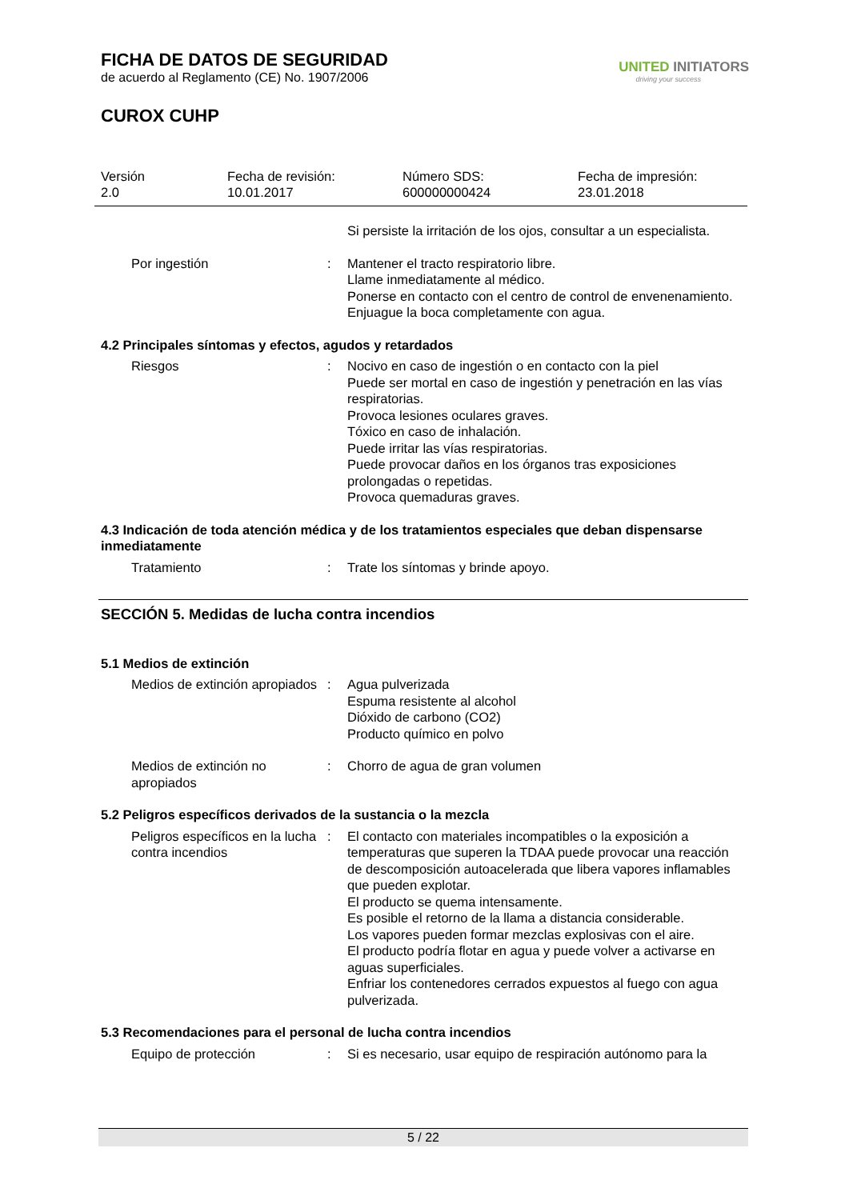FICHA DE DATOS DE SEGURIDAD
de acuerdo al Reglamento (CE) No. 1907/2006
CUROX CUHP
UNITED INITIATORS
driving your success
Versión
2.0
Fecha de revisión:
10.01.2017
Número SDS:
600000000424
Fecha de impresión:
23.01.2018
Si persiste la irritación de los ojos, consultar a un especialista.
Por ingestión : Mantener el tracto respiratorio libre.
Llame inmediatamente al médico.
Ponerse en contacto con el centro de control de envenenamiento.
Enjuague la boca completamente con agua.
4.2 Principales síntomas y efectos, agudos y retardados
Riesgos : Nocivo en caso de ingestión o en contacto con la piel
Puede ser mortal en caso de ingestión y penetración en las vías respiratorias.
Provoca lesiones oculares graves.
Tóxico en caso de inhalación.
Puede irritar las vías respiratorias.
Puede provocar daños en los órganos tras exposiciones prolongadas o repetidas.
Provoca quemaduras graves.
4.3 Indicación de toda atención médica y de los tratamientos especiales que deban dispensarse inmediatamente
Tratamiento : Trate los síntomas y brinde apoyo.
SECCIÓN 5. Medidas de lucha contra incendios
5.1 Medios de extinción
Medios de extinción apropiados
: Agua pulverizada
Espuma resistente al alcohol
Dióxido de carbono (CO2)
Producto químico en polvo
Medios de extinción no apropiados
: Chorro de agua de gran volumen
5.2 Peligros específicos derivados de la sustancia o la mezcla
Peligros específicos en la lucha contra incendios
: El contacto con materiales incompatibles o la exposición a temperaturas que superen la TDAA puede provocar una reacción de descomposición autoacelerada que libera vapores inflamables que pueden explotar.
El producto se quema intensamente.
Es posible el retorno de la llama a distancia considerable.
Los vapores pueden formar mezclas explosivas con el aire.
El producto podría flotar en agua y puede volver a activarse en aguas superficiales.
Enfriar los contenedores cerrados expuestos al fuego con agua pulverizada.
5.3 Recomendaciones para el personal de lucha contra incendios
Equipo de protección : Si es necesario, usar equipo de respiración autónomo para la
5 / 22